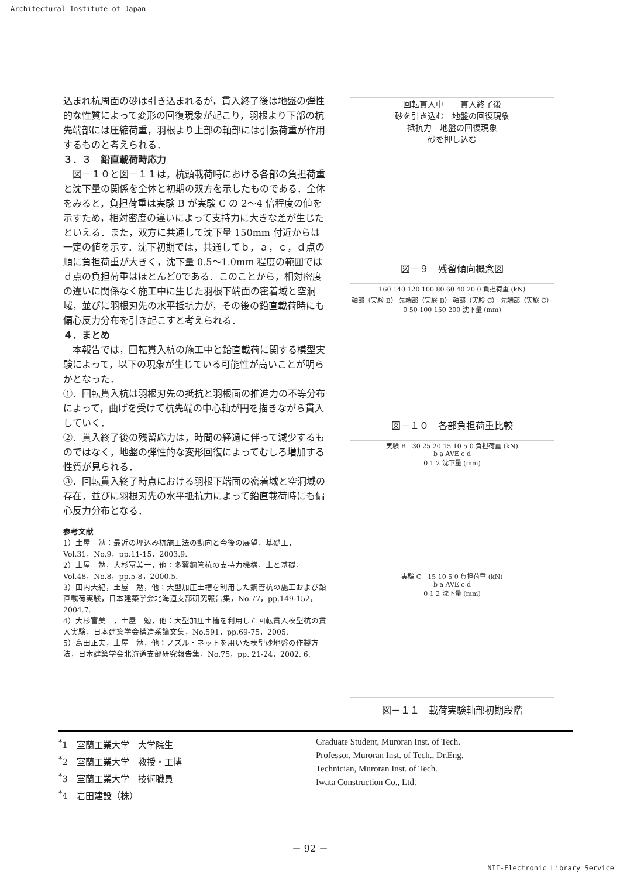Architectural Institute of Japan
込まれ杭周面の砂は引き込まれるが，貫入終了後は地盤の弾性的な性質によって変形の回復現象が起こり，羽根より下部の杭先端部には圧縮荷重，羽根より上部の軸部には引張荷重が作用するものと考えられる．
３．３　鉛直載荷時応力
　図－１０と図－１１は，杭頭載荷時における各部の負担荷重と沈下量の関係を全体と初期の双方を示したものである．全体をみると，負担荷重は実験 B が実験 C の 2～4 倍程度の値を示すため，相対密度の違いによって支持力に大きな差が生じたといえる．また，双方に共通して沈下量 150mm 付近からは一定の値を示す．沈下初期では，共通してｂ，ａ，ｃ，ｄ点の順に負担荷重が大きく，沈下量 0.5～1.0mm 程度の範囲ではｄ点の負担荷重はほとんど0である．このことから，相対密度の違いに関係なく施工中に生じた羽根下端面の密着域と空洞域，並びに羽根刃先の水平抵抗力が，その後の鉛直載荷時にも偏心反力分布を引き起こすと考えられる．
４．まとめ
　本報告では，回転貫入杭の施工中と鉛直載荷に関する模型実験によって，以下の現象が生じている可能性が高いことが明らかとなった．
①．回転貫入杭は羽根刃先の抵抗と羽根面の推進力の不等分布によって，曲げを受けて杭先端の中心軸が円を描きながら貫入していく．
②．貫入終了後の残留応力は，時間の経過に伴って減少するものではなく，地盤の弾性的な変形回復によってむしろ増加する性質が見られる．
③．回転貫入終了時点における羽根下端面の密着域と空洞域の存在，並びに羽根刃先の水平抵抗力によって鉛直載荷時にも偏心反力分布となる．
参考文献
1）土屋　勉：最近の埋込み杭施工法の動向と今後の展望，基礎工，Vol.31，No.9，pp.11-15，2003.9.
2）土屋　勉，大杉富美一，他：多翼鋼管杭の支持力機構，土と基礎，Vol.48，No.8，pp.5-8，2000.5.
3）田内大紀，土屋　勉，他：大型加圧土槽を利用した鋼管杭の施工および鉛直載荷実験，日本建築学会北海道支部研究報告集，No.77，pp.149-152，2004.7.
4）大杉富美一，土屋　勉，他：大型加圧土槽を利用した回転貫入模型杭の貫入実験，日本建築学会構造系論文集，No.591，pp.69-75，2005.
5）島田正夫，土屋　勉，他：ノズル・ネットを用いた模型砂地盤の作製方法，日本建築学会北海道支部研究報告集，No.75，pp. 21-24，2002. 6.
回転貫入中　　貫入終了後
砂を引き込む　地盤の回復現象
抵抗力　地盤の回復現象
砂を押し込む
図－９　残留傾向概念図
160 140 120 100 80 60 40 20 0 負担荷重 (kN)
軸部（実験 B） 先端部（実験 B） 軸部（実験 C） 先端部（実験 C）
0 50 100 150 200 沈下量 (mm)
図－１０　各部負担荷重比較
実験 B　30 25 20 15 10 5 0 負担荷重 (kN)
b a AVE c d
0 1 2 沈下量 (mm)
実験 C　15 10 5 0 負担荷重 (kN)
b a AVE c d
0 1 2 沈下量 (mm)
図－１１　載荷実験軸部初期段階
<sup>*</sup> 1　室蘭工業大学　大学院生
<sup>*</sup> 2　室蘭工業大学　教授・工博
<sup>*</sup> 3　室蘭工業大学　技術職員
<sup>*</sup> 4　岩田建設（株）
Graduate Student, Muroran Inst. of Tech.
Professor, Muroran Inst. of Tech., Dr.Eng.
Technician, Muroran Inst. of Tech.
Iwata Construction Co., Ltd.
－ 92 －
NII-Electronic Library Service